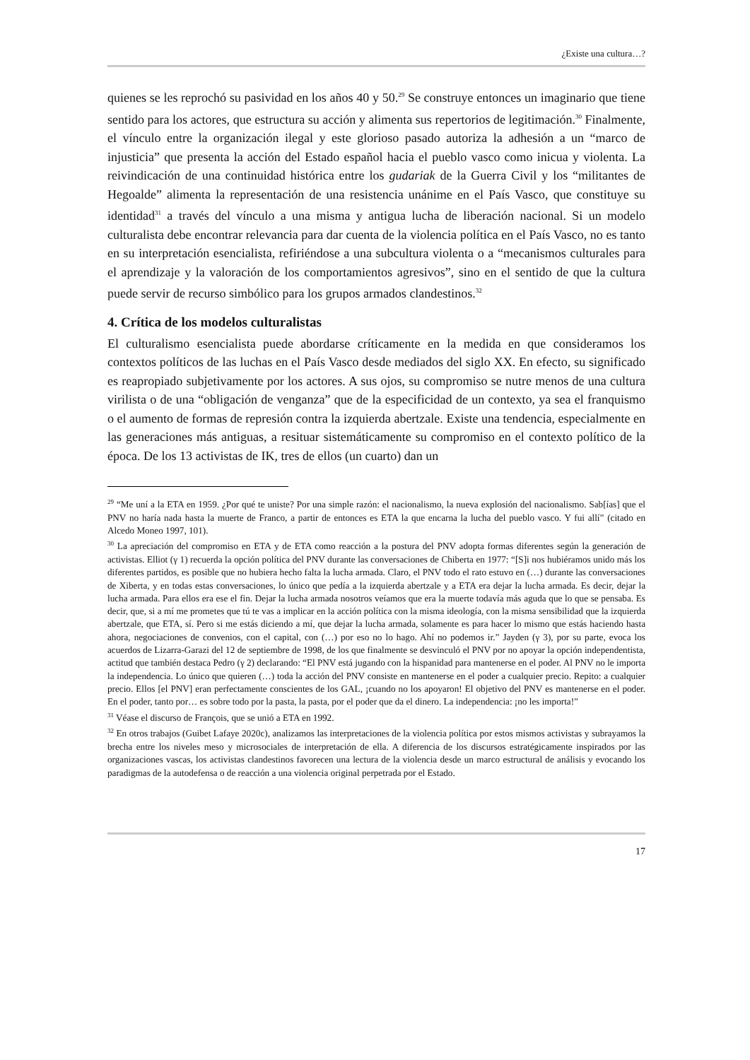¿Existe una cultura…?
quienes se les reprochó su pasividad en los años 40 y 50.<sup>29</sup> Se construye entonces un imaginario que tiene sentido para los actores, que estructura su acción y alimenta sus repertorios de legitimación.<sup>30</sup> Finalmente, el vínculo entre la organización ilegal y este glorioso pasado autoriza la adhesión a un “marco de injusticia” que presenta la acción del Estado español hacia el pueblo vasco como inicua y violenta. La reivindicación de una continuidad histórica entre los gudariak de la Guerra Civil y los “militantes de Hegoalde” alimenta la representación de una resistencia unánime en el País Vasco, que constituye su identidad<sup>31</sup> a través del vínculo a una misma y antigua lucha de liberación nacional. Si un modelo culturalista debe encontrar relevancia para dar cuenta de la violencia política en el País Vasco, no es tanto en su interpretación esencialista, refiriéndose a una subcultura violenta o a “mecanismos culturales para el aprendizaje y la valoración de los comportamientos agresivos”, sino en el sentido de que la cultura puede servir de recurso simbólico para los grupos armados clandestinos.<sup>32</sup>
4. Crítica de los modelos culturalistas
El culturalismo esencialista puede abordarse críticamente en la medida en que consideramos los contextos políticos de las luchas en el País Vasco desde mediados del siglo XX. En efecto, su significado es reapropiado subjetivamente por los actores. A sus ojos, su compromiso se nutre menos de una cultura virilista o de una “obligación de venganza” que de la especificidad de un contexto, ya sea el franquismo o el aumento de formas de represión contra la izquierda abertzale. Existe una tendencia, especialmente en las generaciones más antiguas, a resituar sistemáticamente su compromiso en el contexto político de la época. De los 13 activistas de IK, tres de ellos (un cuarto) dan un
<sup>29</sup> “Me uní a la ETA en 1959. ¿Por qué te uniste? Por una simple razón: el nacionalismo, la nueva explosión del nacionalismo. Sab[ías] que el PNV no haría nada hasta la muerte de Franco, a partir de entonces es ETA la que encarna la lucha del pueblo vasco. Y fui allí” (citado en Alcedo Moneo 1997, 101).
<sup>30</sup> La apreciación del compromiso en ETA y de ETA como reacción a la postura del PNV adopta formas diferentes según la generación de activistas. Elliot (γ 1) recuerda la opción política del PNV durante las conversaciones de Chiberta en 1977: “[S]i nos hubiéramos unido más los diferentes partidos, es posible que no hubiera hecho falta la lucha armada. Claro, el PNV todo el rato estuvo en (…) durante las conversaciones de Xiberta, y en todas estas conversaciones, lo único que pedía a la izquierda abertzale y a ETA era dejar la lucha armada. Es decir, dejar la lucha armada. Para ellos era ese el fin. Dejar la lucha armada nosotros veíamos que era la muerte todavía más aguda que lo que se pensaba. Es decir, que, si a mí me prometes que tú te vas a implicar en la acción política con la misma ideología, con la misma sensibilidad que la izquierda abertzale, que ETA, sí. Pero si me estás diciendo a mí, que dejar la lucha armada, solamente es para hacer lo mismo que estás haciendo hasta ahora, negociaciones de convenios, con el capital, con (…) por eso no lo hago. Ahí no podemos ir.” Jayden (γ 3), por su parte, evoca los acuerdos de Lizarra-Garazi del 12 de septiembre de 1998, de los que finalmente se desvinculó el PNV por no apoyar la opción independentista, actitud que también destaca Pedro (γ 2) declarando: “El PNV está jugando con la hispanidad para mantenerse en el poder. Al PNV no le importa la independencia. Lo único que quieren (…) toda la acción del PNV consiste en mantenerse en el poder a cualquier precio. Repito: a cualquier precio. Ellos [el PNV] eran perfectamente conscientes de los GAL, ¡cuando no los apoyaron! El objetivo del PNV es mantenerse en el poder. En el poder, tanto por… es sobre todo por la pasta, la pasta, por el poder que da el dinero. La independencia: ¡no les importa!”
<sup>31</sup> Véase el discurso de François, que se unió a ETA en 1992.
<sup>32</sup> En otros trabajos (Guibet Lafaye 2020c), analizamos las interpretaciones de la violencia política por estos mismos activistas y subrayamos la brecha entre los niveles meso y microsociales de interpretación de ella. A diferencia de los discursos estratégicamente inspirados por las organizaciones vascas, los activistas clandestinos favorecen una lectura de la violencia desde un marco estructural de análisis y evocando los paradigmas de la autodefensa o de reacción a una violencia original perpetrada por el Estado.
17